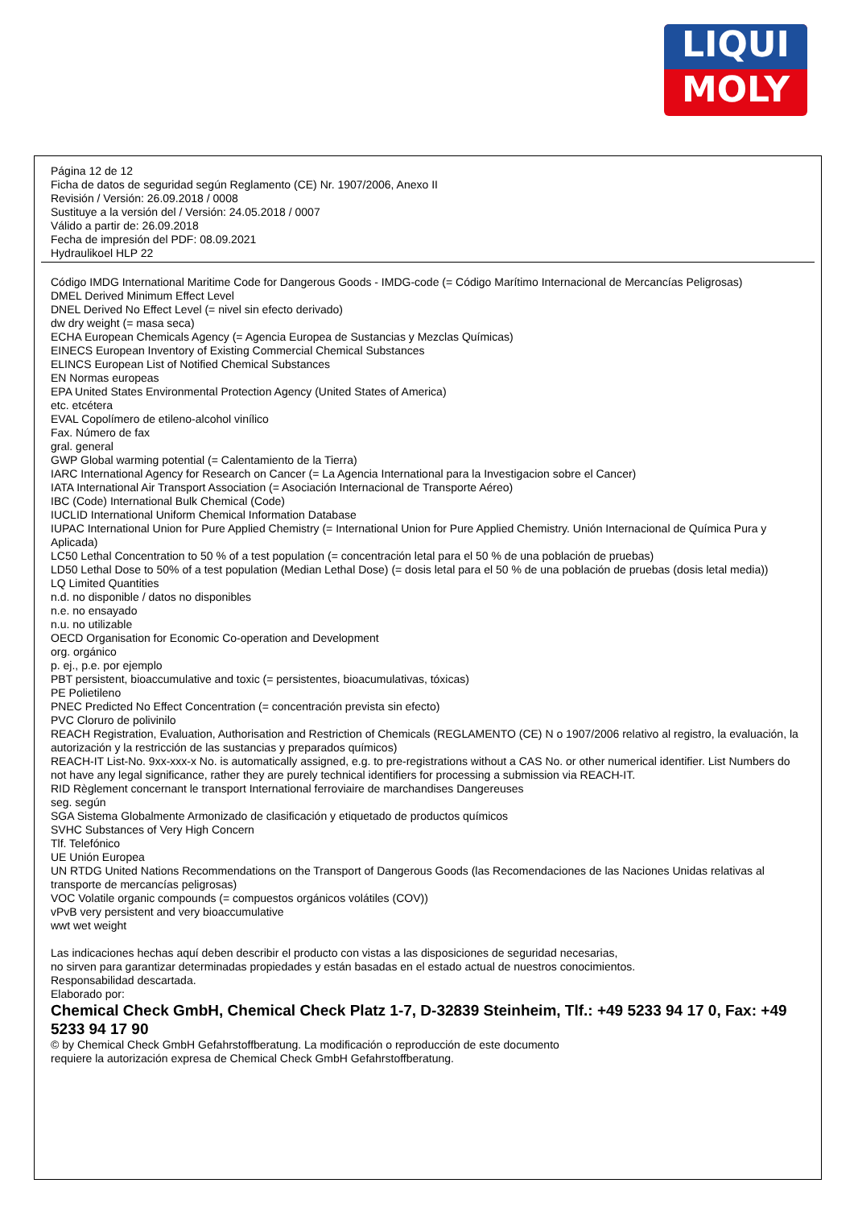LIQUI
MOLY
Página 12 de 12
Ficha de datos de seguridad según Reglamento (CE) Nr. 1907/2006, Anexo II
Revisión / Versión: 26.09.2018 / 0008
Sustituye a la versión del / Versión: 24.05.2018 / 0007
Válido a partir de: 26.09.2018
Fecha de impresión del PDF: 08.09.2021
Hydraulikoel HLP 22
Código IMDG International Maritime Code for Dangerous Goods - IMDG-code (= Código Marítimo Internacional de Mercancías Peligrosas)
DMEL Derived Minimum Effect Level
DNEL Derived No Effect Level (= nivel sin efecto derivado)
dw dry weight (= masa seca)
ECHA European Chemicals Agency (= Agencia Europea de Sustancias y Mezclas Químicas)
EINECS European Inventory of Existing Commercial Chemical Substances
ELINCS European List of Notified Chemical Substances
EN Normas europeas
EPA United States Environmental Protection Agency (United States of America)
etc. etcétera
EVAL Copolímero de etileno-alcohol vinílico
Fax. Número de fax
gral. general
GWP Global warming potential (= Calentamiento de la Tierra)
IARC International Agency for Research on Cancer (= La Agencia International para la Investigacion sobre el Cancer)
IATA International Air Transport Association (= Asociación Internacional de Transporte Aéreo)
IBC (Code) International Bulk Chemical (Code)
IUCLID International Uniform Chemical Information Database
IUPAC International Union for Pure Applied Chemistry (= International Union for Pure Applied Chemistry. Unión Internacional de Química Pura y Aplicada)
LC50 Lethal Concentration to 50 % of a test population (= concentración letal para el 50 % de una población de pruebas)
LD50 Lethal Dose to 50% of a test population (Median Lethal Dose) (= dosis letal para el 50 % de una población de pruebas (dosis letal media))
LQ Limited Quantities
n.d. no disponible / datos no disponibles
n.e. no ensayado
n.u. no utilizable
OECD Organisation for Economic Co-operation and Development
org. orgánico
p. ej., p.e. por ejemplo
PBT persistent, bioaccumulative and toxic (= persistentes, bioacumulativas, tóxicas)
PE Polietileno
PNEC Predicted No Effect Concentration (= concentración prevista sin efecto)
PVC Cloruro de polivinilo
REACH Registration, Evaluation, Authorisation and Restriction of Chemicals (REGLAMENTO (CE) N o 1907/2006 relativo al registro, la evaluación, la autorización y la restricción de las sustancias y preparados químicos)
REACH-IT List-No. 9xx-xxx-x No. is automatically assigned, e.g. to pre-registrations without a CAS No. or other numerical identifier. List Numbers do not have any legal significance, rather they are purely technical identifiers for processing a submission via REACH-IT.
RID Règlement concernant le transport International ferroviaire de marchandises Dangereuses
seg. según
SGA Sistema Globalmente Armonizado de clasificación y etiquetado de productos químicos
SVHC Substances of Very High Concern
Tlf. Telefónico
UE Unión Europea
UN RTDG United Nations Recommendations on the Transport of Dangerous Goods (las Recomendaciones de las Naciones Unidas relativas al transporte de mercancías peligrosas)
VOC Volatile organic compounds (= compuestos orgánicos volátiles (COV))
vPvB very persistent and very bioaccumulative
wwt wet weight
Las indicaciones hechas aquí deben describir el producto con vistas a las disposiciones de seguridad necesarias,
no sirven para garantizar determinadas propiedades y están basadas en el estado actual de nuestros conocimientos.
Responsabilidad descartada.
Elaborado por:
Chemical Check GmbH, Chemical Check Platz 1-7, D-32839 Steinheim, Tlf.: +49 5233 94 17 0, Fax: +49 5233 94 17 90
© by Chemical Check GmbH Gefahrstoffberatung. La modificación o reproducción de este documento
requiere la autorización expresa de Chemical Check GmbH Gefahrstoffberatung.